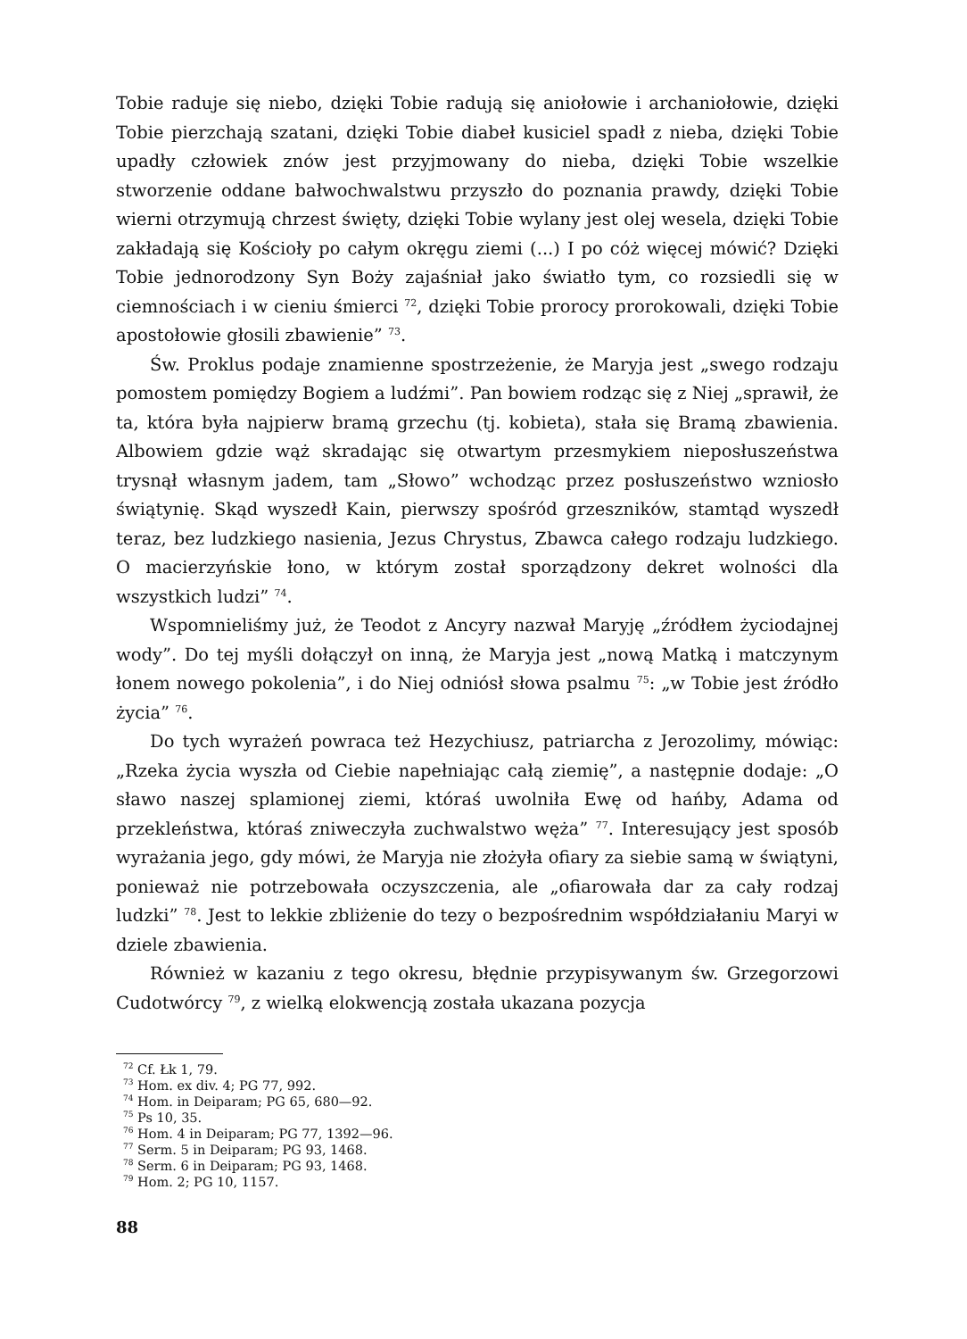Tobie raduje się niebo, dzięki Tobie radują się aniołowie i archaniołowie, dzięki Tobie pierzchają szatani, dzięki Tobie diabeł kusiciel spadł z nieba, dzięki Tobie upadły człowiek znów jest przyjmowany do nieba, dzięki Tobie wszelkie stworzenie oddane bałwochwalstwu przyszło do poznania prawdy, dzięki Tobie wierni otrzymują chrzest święty, dzięki Tobie wylany jest olej wesela, dzięki Tobie zakładają się Kościoły po całym okręgu ziemi (...) I po cóż więcej mówić? Dzięki Tobie jednorodzony Syn Boży zajaśniał jako światło tym, co rozsiedli się w ciemnościach i w cieniu śmierci <sup>72</sup>, dzięki Tobie prorocy prorokowali, dzięki Tobie apostołowie głosili zbawienie” <sup>73</sup>.
Św. Proklus podaje znamienne spostrzeżenie, że Maryja jest „swego rodzaju pomostem pomiędzy Bogiem a ludźmi”. Pan bowiem rodząc się z Niej „sprawił, że ta, która była najpierw bramą grzechu (tj. kobieta), stała się Bramą zbawienia. Albowiem gdzie wąż skradając się otwartym przesmykiem nieposłuszeństwa trysnął własnym jadem, tam „Słowo” wchodząc przez posłuszeństwo wzniosło świątynię. Skąd wyszedł Kain, pierwszy spośród grzeszników, stamtąd wyszedł teraz, bez ludzkiego nasienia, Jezus Chrystus, Zbawca całego rodzaju ludzkiego. O macierzyńskie łono, w którym został sporządzony dekret wolności dla wszystkich ludzi” <sup>74</sup>.
Wspomnieliśmy już, że Teodot z Ancyry nazwał Maryję „źródłem życiodajnej wody”. Do tej myśli dołączył on inną, że Maryja jest „nową Matką i matczynym łonem nowego pokolenia”, i do Niej odniósł słowa psalmu <sup>75</sup>: „w Tobie jest źródło życia” <sup>76</sup>.
Do tych wyrażeń powraca też Hezychiusz, patriarcha z Jerozolimy, mówiąc: „Rzeka życia wyszła od Ciebie napełniając całą ziemię”, a następnie dodaje: „O sławo naszej splamionej ziemi, któraś uwolniła Ewę od hańby, Adama od przekleństwa, któraś zniweczyła zuchwalstwo węża” <sup>77</sup>. Interesujący jest sposób wyrażania jego, gdy mówi, że Maryja nie złożyła ofiary za siebie samą w świątyni, ponieważ nie potrzebowała oczyszczenia, ale „ofiarowała dar za cały rodzaj ludzki” <sup>78</sup>. Jest to lekkie zbliżenie do tezy o bezpośrednim współdziałaniu Maryi w dziele zbawienia.
Również w kazaniu z tego okresu, błędnie przypisywanym św. Grzegorzowi Cudotwórcy <sup>79</sup>, z wielką elokwencją została ukazana pozycja
<sup>72</sup> Cf. Łk 1, 79.
<sup>73</sup> Hom. ex div. 4; PG 77, 992.
<sup>74</sup> Hom. in Deiparam; PG 65, 680—92.
<sup>75</sup> Ps 10, 35.
<sup>76</sup> Hom. 4 in Deiparam; PG 77, 1392—96.
<sup>77</sup> Serm. 5 in Deiparam; PG 93, 1468.
<sup>78</sup> Serm. 6 in Deiparam; PG 93, 1468.
<sup>79</sup> Hom. 2; PG 10, 1157.
88